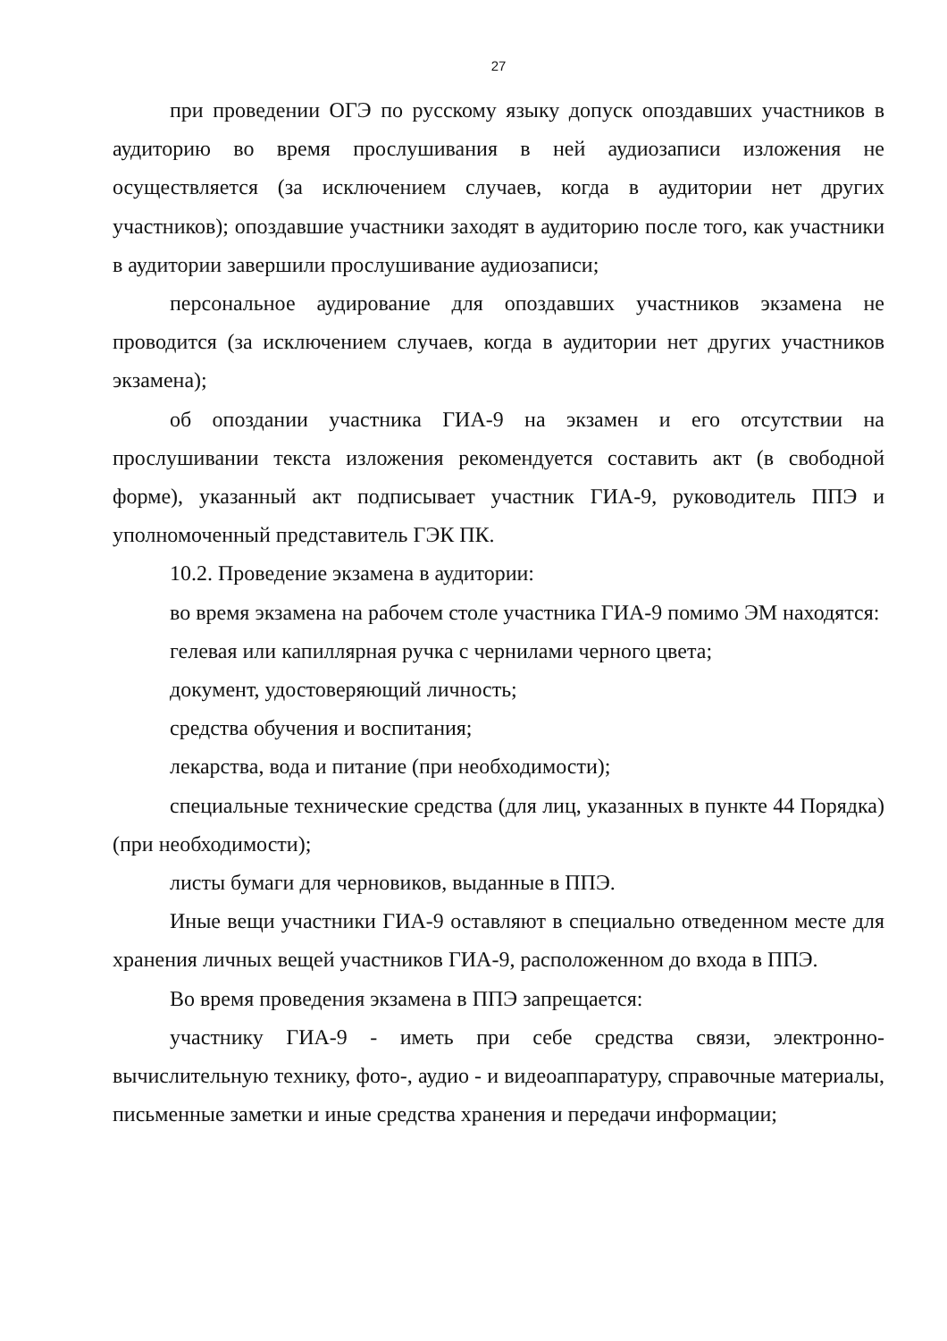27
при проведении ОГЭ по русскому языку допуск опоздавших участников в аудиторию во время прослушивания в ней аудиозаписи изложения не осуществляется (за исключением случаев, когда в аудитории нет других участников); опоздавшие участники заходят в аудиторию после того, как участники в аудитории завершили прослушивание аудиозаписи;
персональное аудирование для опоздавших участников экзамена не проводится (за исключением случаев, когда в аудитории нет других участников экзамена);
об опоздании участника ГИА-9 на экзамен и его отсутствии на прослушивании текста изложения рекомендуется составить акт (в свободной форме), указанный акт подписывает участник ГИА-9, руководитель ППЭ и уполномоченный представитель ГЭК ПК.
10.2. Проведение экзамена в аудитории:
во время экзамена на рабочем столе участника ГИА-9 помимо ЭМ находятся:
гелевая или капиллярная ручка с чернилами черного цвета;
документ, удостоверяющий личность;
средства обучения и воспитания;
лекарства, вода и питание (при необходимости);
специальные технические средства (для лиц, указанных в пункте 44 Порядка) (при необходимости);
листы бумаги для черновиков, выданные в ППЭ.
Иные вещи участники ГИА-9 оставляют в специально отведенном месте для хранения личных вещей участников ГИА-9, расположенном до входа в ППЭ.
Во время проведения экзамена в ППЭ запрещается:
участнику ГИА-9 - иметь при себе средства связи, электронно-вычислительную технику, фото-, аудио - и видеоаппаратуру, справочные материалы, письменные заметки и иные средства хранения и передачи информации;